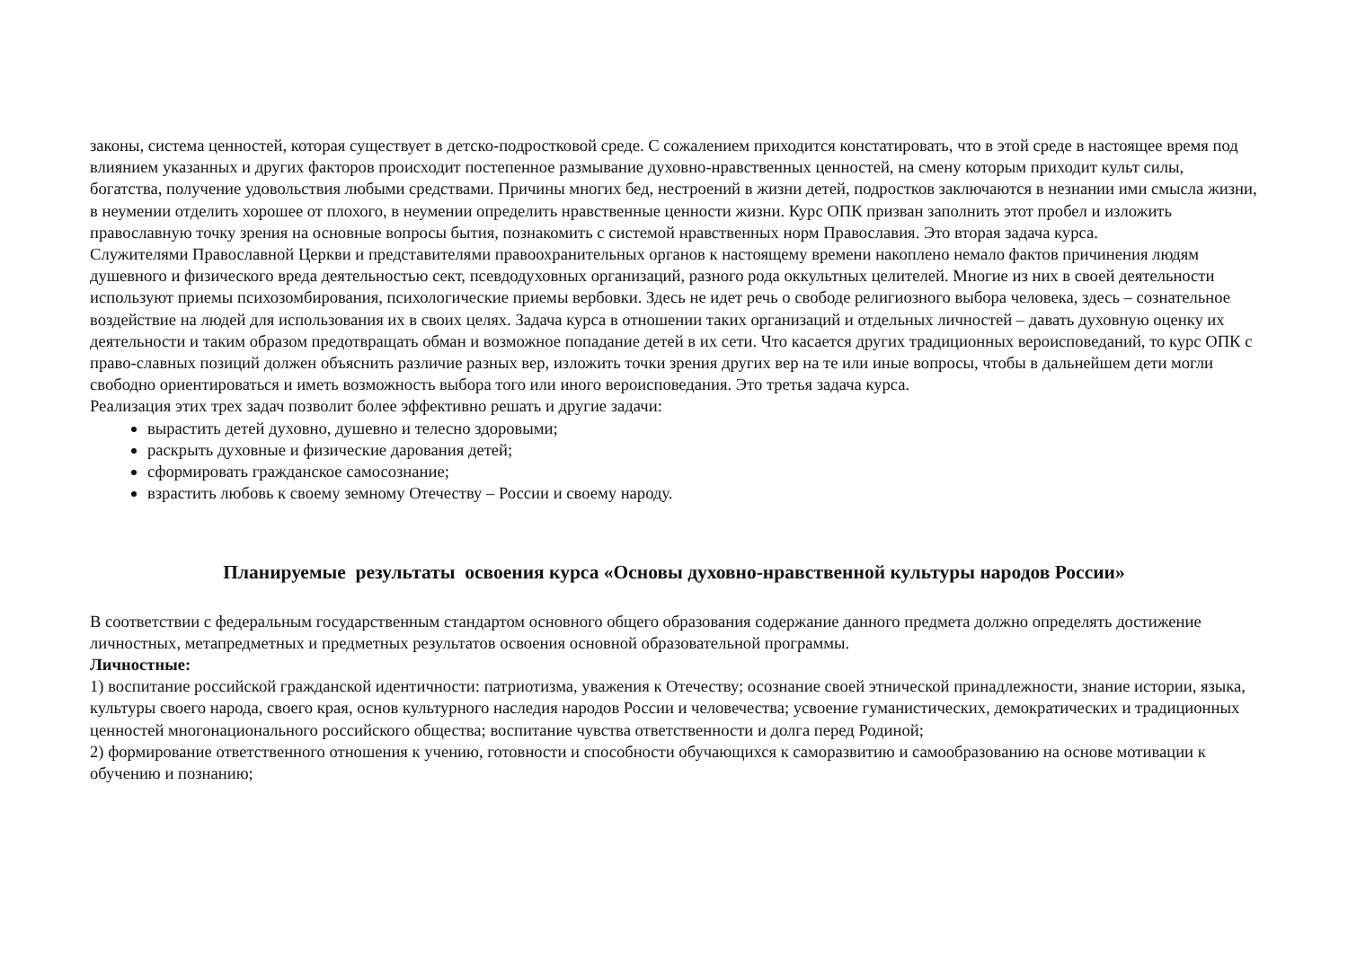законы, система ценностей, которая существует в детско-подростковой среде. С сожалением приходится констатировать, что в этой среде в настоящее время под влиянием указанных и других факторов происходит постепенное размывание духовно-нравственных ценностей, на смену которым приходит культ силы, богатства, получение удовольствия любыми средствами. Причины многих бед, нестроений в жизни детей, подростков заключаются в незнании ими смысла жизни, в неумении отделить хорошее от плохого, в неумении определить нравственные ценности жизни. Курс ОПК призван заполнить этот пробел и изложить православную точку зрения на основные вопросы бытия, познакомить с системой нравственных норм Православия. Это вторая задача курса.
Служителями Православной Церкви и представителями правоохранительных органов к настоящему времени накоплено немало фактов причинения людям душевного и физического вреда деятельностью сект, псевдодуховных организаций, разного рода оккультных целителей. Многие из них в своей деятельности используют приемы психозомбирования, психологические приемы вербовки. Здесь не идет речь о свободе религиозного выбора человека, здесь – сознательное воздействие на людей для использования их в своих целях. Задача курса в отношении таких организаций и отдельных личностей – давать духовную оценку их деятельности и таким образом предотвращать обман и возможное попадание детей в их сети. Что касается других традиционных вероисповеданий, то курс ОПК с право-славных позиций должен объяснить различие разных вер, изложить точки зрения других вер на те или иные вопросы, чтобы в дальнейшем дети могли свободно ориентироваться и иметь возможность выбора того или иного вероисповедания. Это третья задача курса.
Реализация этих трех задач позволит более эффективно решать и другие задачи:
вырастить детей духовно, душевно и телесно здоровыми;
раскрыть духовные и физические дарования детей;
сформировать гражданское самосознание;
взрастить любовь к своему земному Отечеству – России и своему народу.
Планируемые результаты освоения курса «Основы духовно-нравственной культуры народов России»
В соответствии с федеральным государственным стандартом основного общего образования содержание данного предмета должно определять достижение личностных, метапредметных и предметных результатов освоения основной образовательной программы.
Личностные:
1) воспитание российской гражданской идентичности: патриотизма, уважения к Отечеству; осознание своей этнической принадлежности, знание истории, языка, культуры своего народа, своего края, основ культурного наследия народов России и человечества; усвоение гуманистических, демократических и традиционных ценностей многонационального российского общества; воспитание чувства ответственности и долга перед Родиной;
2) формирование ответственного отношения к учению, готовности и способности обучающихся к саморазвитию и самообразованию на основе мотивации к обучению и познанию;